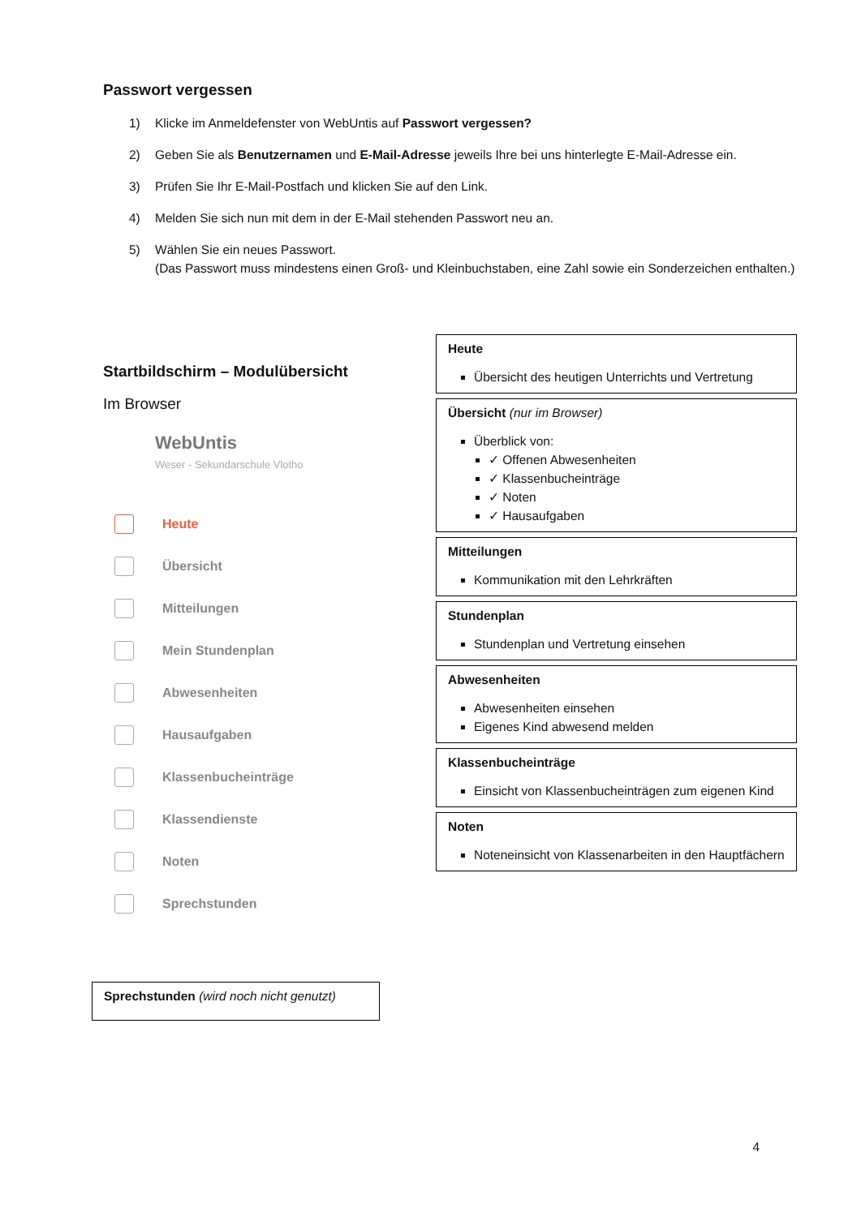Passwort vergessen
1) Klicke im Anmeldefenster von WebUntis auf Passwort vergessen?
2) Geben Sie als Benutzernamen und E-Mail-Adresse jeweils Ihre bei uns hinterlegte E-Mail-Adresse ein.
3) Prüfen Sie Ihr E-Mail-Postfach und klicken Sie auf den Link.
4) Melden Sie sich nun mit dem in der E-Mail stehenden Passwort neu an.
5) Wählen Sie ein neues Passwort.
(Das Passwort muss mindestens einen Groß- und Kleinbuchstaben, eine Zahl sowie ein Sonderzeichen enthalten.)
Startbildschirm – Modulübersicht
Im Browser
WebUntis
Weser - Sekundarschule Vlotho
Heute
Übersicht
Mitteilungen
Mein Stundenplan
Abwesenheiten
Hausaufgaben
Klassenbucheinträge
Klassendienste
Noten
Sprechstunden
Sprechstunden (wird noch nicht genutzt)
Heute
Übersicht des heutigen Unterrichts und Vertretung
Übersicht (nur im Browser)
Überblick von:
✓ Offenen Abwesenheiten
✓ Klassenbucheinträge
✓ Noten
✓ Hausaufgaben
Mitteilungen
Kommunikation mit den Lehrkräften
Stundenplan
Stundenplan und Vertretung einsehen
Abwesenheiten
Abwesenheiten einsehen
Eigenes Kind abwesend melden
Klassenbucheinträge
Einsicht von Klassenbucheinträgen zum eigenen Kind
Noten
Noteneinsicht von Klassenarbeiten in den Hauptfächern
4